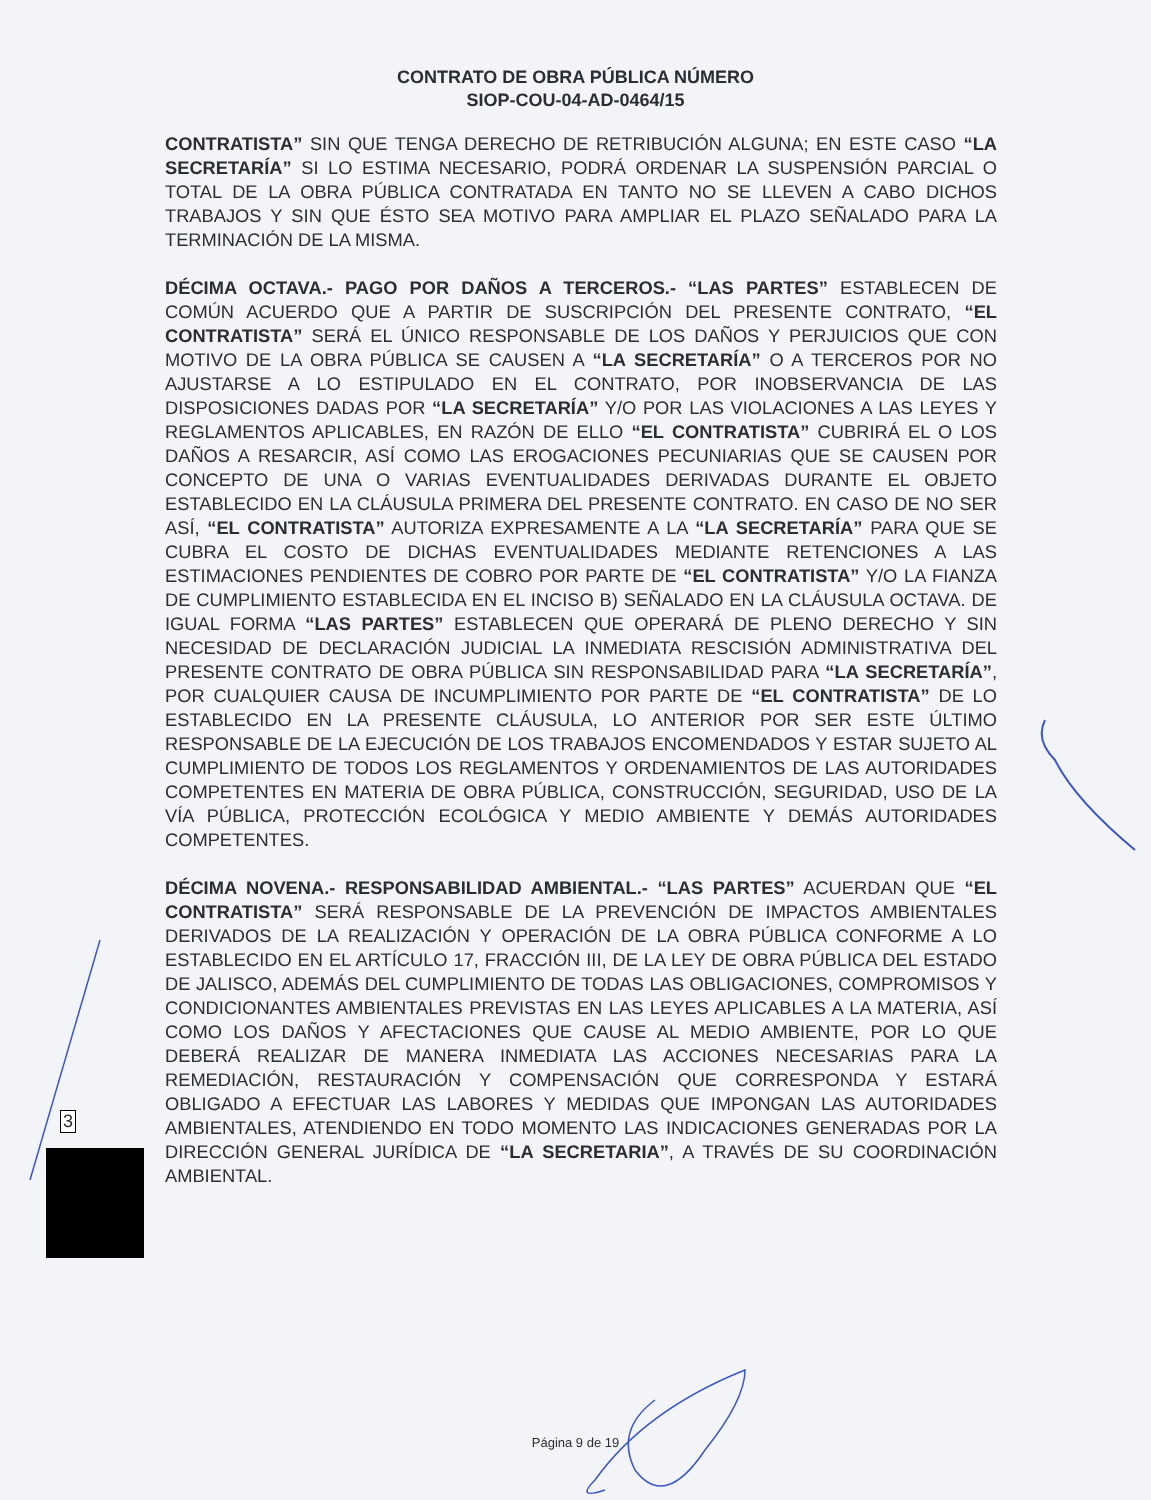CONTRATO DE OBRA PÚBLICA NÚMERO
SIOP-COU-04-AD-0464/15
CONTRATISTA” SIN QUE TENGA DERECHO DE RETRIBUCIÓN ALGUNA; EN ESTE CASO “LA SECRETARÍA” SI LO ESTIMA NECESARIO, PODRÁ ORDENAR LA SUSPENSIÓN PARCIAL O TOTAL DE LA OBRA PÚBLICA CONTRATADA EN TANTO NO SE LLEVEN A CABO DICHOS TRABAJOS Y SIN QUE ÉSTO SEA MOTIVO PARA AMPLIAR EL PLAZO SEÑALADO PARA LA TERMINACIÓN DE LA MISMA.
DÉCIMA OCTAVA.- PAGO POR DAÑOS A TERCEROS.- “LAS PARTES” ESTABLECEN DE COMÚN ACUERDO QUE A PARTIR DE SUSCRIPCIÓN DEL PRESENTE CONTRATO, “EL CONTRATISTA” SERÁ EL ÚNICO RESPONSABLE DE LOS DAÑOS Y PERJUICIOS QUE CON MOTIVO DE LA OBRA PÚBLICA SE CAUSEN A “LA SECRETARÍA” O A TERCEROS POR NO AJUSTARSE A LO ESTIPULADO EN EL CONTRATO, POR INOBSERVANCIA DE LAS DISPOSICIONES DADAS POR “LA SECRETARÍA” Y/O POR LAS VIOLACIONES A LAS LEYES Y REGLAMENTOS APLICABLES, EN RAZÓN DE ELLO “EL CONTRATISTA” CUBRIRÁ EL O LOS DAÑOS A RESARCIR, ASÍ COMO LAS EROGACIONES PECUNIARIAS QUE SE CAUSEN POR CONCEPTO DE UNA O VARIAS EVENTUALIDADES DERIVADAS DURANTE EL OBJETO ESTABLECIDO EN LA CLÁUSULA PRIMERA DEL PRESENTE CONTRATO. EN CASO DE NO SER ASÍ, “EL CONTRATISTA” AUTORIZA EXPRESAMENTE A LA “LA SECRETARÍA” PARA QUE SE CUBRA EL COSTO DE DICHAS EVENTUALIDADES MEDIANTE RETENCIONES A LAS ESTIMACIONES PENDIENTES DE COBRO POR PARTE DE “EL CONTRATISTA” Y/O LA FIANZA DE CUMPLIMIENTO ESTABLECIDA EN EL INCISO B) SEÑALADO EN LA CLÁUSULA OCTAVA. DE IGUAL FORMA “LAS PARTES” ESTABLECEN QUE OPERARÁ DE PLENO DERECHO Y SIN NECESIDAD DE DECLARACIÓN JUDICIAL LA INMEDIATA RESCISIÓN ADMINISTRATIVA DEL PRESENTE CONTRATO DE OBRA PÚBLICA SIN RESPONSABILIDAD PARA “LA SECRETARÍA”, POR CUALQUIER CAUSA DE INCUMPLIMIENTO POR PARTE DE “EL CONTRATISTA” DE LO ESTABLECIDO EN LA PRESENTE CLÁUSULA, LO ANTERIOR POR SER ESTE ÚLTIMO RESPONSABLE DE LA EJECUCIÓN DE LOS TRABAJOS ENCOMENDADOS Y ESTAR SUJETO AL CUMPLIMIENTO DE TODOS LOS REGLAMENTOS Y ORDENAMIENTOS DE LAS AUTORIDADES COMPETENTES EN MATERIA DE OBRA PÚBLICA, CONSTRUCCIÓN, SEGURIDAD, USO DE LA VÍA PÚBLICA, PROTECCIÓN ECOLÓGICA Y MEDIO AMBIENTE Y DEMÁS AUTORIDADES COMPETENTES.
DÉCIMA NOVENA.- RESPONSABILIDAD AMBIENTAL.- “LAS PARTES” ACUERDAN QUE “EL CONTRATISTA” SERÁ RESPONSABLE DE LA PREVENCIÓN DE IMPACTOS AMBIENTALES DERIVADOS DE LA REALIZACIÓN Y OPERACIÓN DE LA OBRA PÚBLICA CONFORME A LO ESTABLECIDO EN EL ARTÍCULO 17, FRACCIÓN III, DE LA LEY DE OBRA PÚBLICA DEL ESTADO DE JALISCO, ADEMÁS DEL CUMPLIMIENTO DE TODAS LAS OBLIGACIONES, COMPROMISOS Y CONDICIONANTES AMBIENTALES PREVISTAS EN LAS LEYES APLICABLES A LA MATERIA, ASÍ COMO LOS DAÑOS Y AFECTACIONES QUE CAUSE AL MEDIO AMBIENTE, POR LO QUE DEBERÁ REALIZAR DE MANERA INMEDIATA LAS ACCIONES NECESARIAS PARA LA REMEDIACIÓN, RESTAURACIÓN Y COMPENSACIÓN QUE CORRESPONDA Y ESTARÁ OBLIGADO A EFECTUAR LAS LABORES Y MEDIDAS QUE IMPONGAN LAS AUTORIDADES AMBIENTALES, ATENDIENDO EN TODO MOMENTO LAS INDICACIONES GENERADAS POR LA DIRECCIÓN GENERAL JURÍDICA DE “LA SECRETARIA”, A TRAVÉS DE SU COORDINACIÓN AMBIENTAL.
3
Página 9 de 19